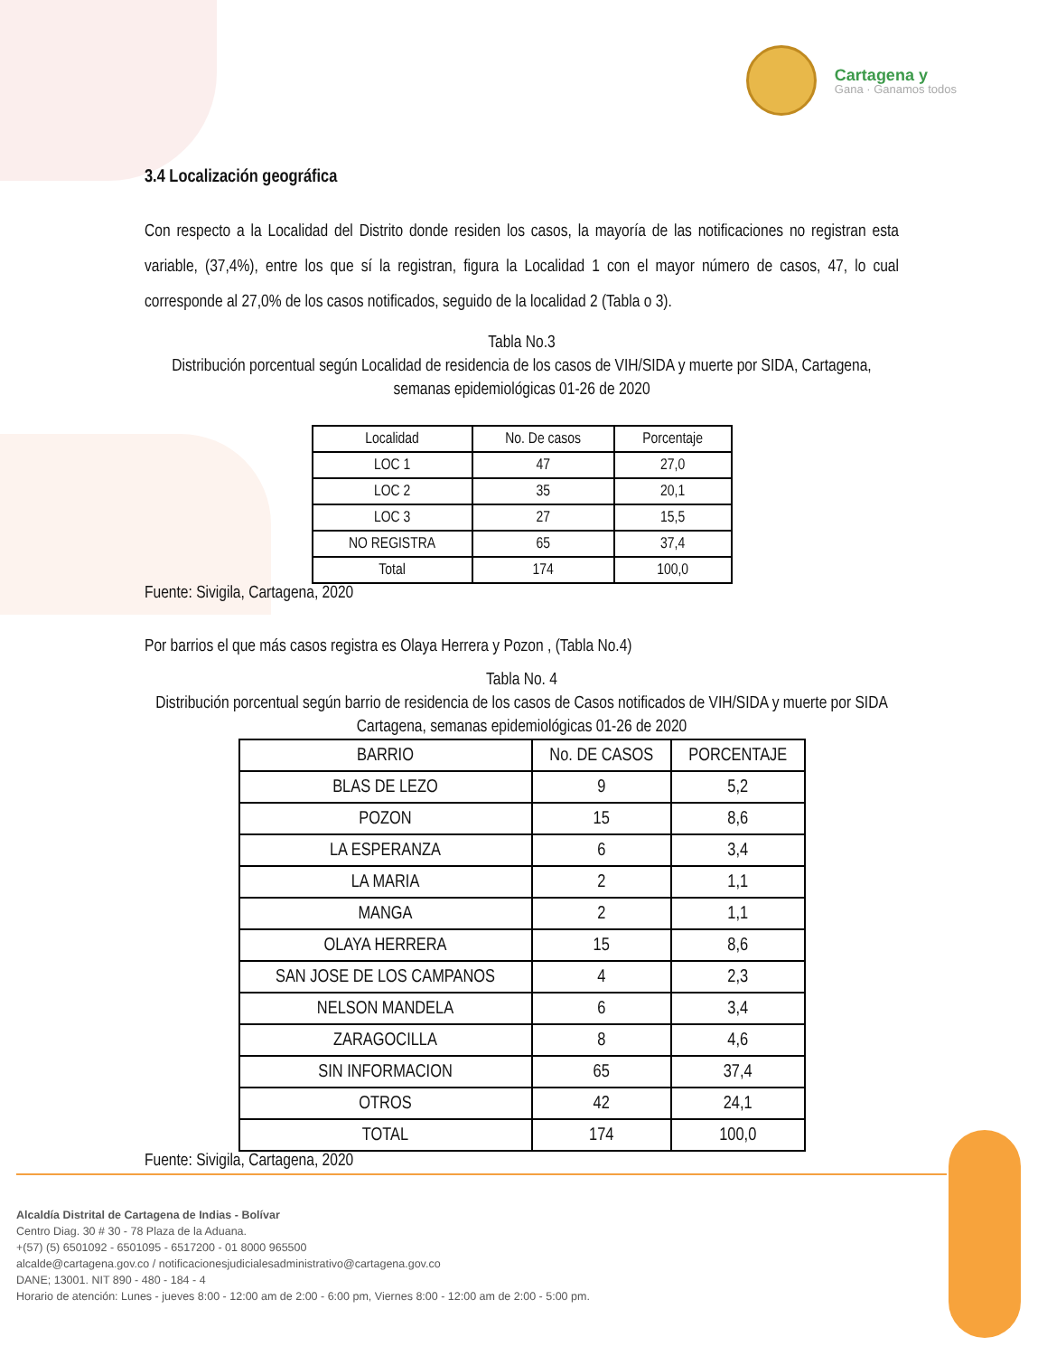Cartagena y
Gana · Ganamos todos
3.4 Localización geográfica
Con respecto a la Localidad del Distrito donde residen los casos, la mayoría de las notificaciones no registran esta variable, (37,4%), entre los que sí la registran, figura la Localidad 1 con el mayor número de casos, 47, lo cual corresponde al 27,0% de los casos notificados, seguido de la localidad 2 (Tabla o 3).
Tabla No.3
Distribución porcentual según Localidad de residencia de los casos de VIH/SIDA y muerte por SIDA, Cartagena, semanas epidemiológicas 01-26 de 2020
| Localidad | No. De casos | Porcentaje |
| --- | --- | --- |
| LOC 1 | 47 | 27,0 |
| LOC 2 | 35 | 20,1 |
| LOC 3 | 27 | 15,5 |
| NO REGISTRA | 65 | 37,4 |
| Total | 174 | 100,0 |
Fuente: Sivigila, Cartagena, 2020
Por barrios el que más casos registra es Olaya Herrera y Pozon , (Tabla No.4)
Tabla No. 4
Distribución porcentual según barrio de residencia de los casos de Casos notificados de VIH/SIDA y muerte por SIDA Cartagena, semanas epidemiológicas 01-26 de 2020
| BARRIO | No. DE CASOS | PORCENTAJE |
| --- | --- | --- |
| BLAS DE LEZO | 9 | 5,2 |
| POZON | 15 | 8,6 |
| LA ESPERANZA | 6 | 3,4 |
| LA MARIA | 2 | 1,1 |
| MANGA | 2 | 1,1 |
| OLAYA HERRERA | 15 | 8,6 |
| SAN JOSE DE LOS CAMPANOS | 4 | 2,3 |
| NELSON MANDELA | 6 | 3,4 |
| ZARAGOCILLA | 8 | 4,6 |
| SIN INFORMACION | 65 | 37,4 |
| OTROS | 42 | 24,1 |
| TOTAL | 174 | 100,0 |
Fuente: Sivigila, Cartagena, 2020
Alcaldía Distrital de Cartagena de Indias - Bolívar
Centro Diag. 30 # 30 - 78 Plaza de la Aduana.
+(57) (5) 6501092 - 6501095 - 6517200 - 01 8000 965500
alcalde@cartagena.gov.co / notificacionesjudicialesadministrativo@cartagena.gov.co
DANE; 13001. NIT 890 - 480 - 184 - 4
Horario de atención: Lunes - jueves 8:00 - 12:00 am de 2:00 - 6:00 pm, Viernes 8:00 - 12:00 am de 2:00 - 5:00 pm.